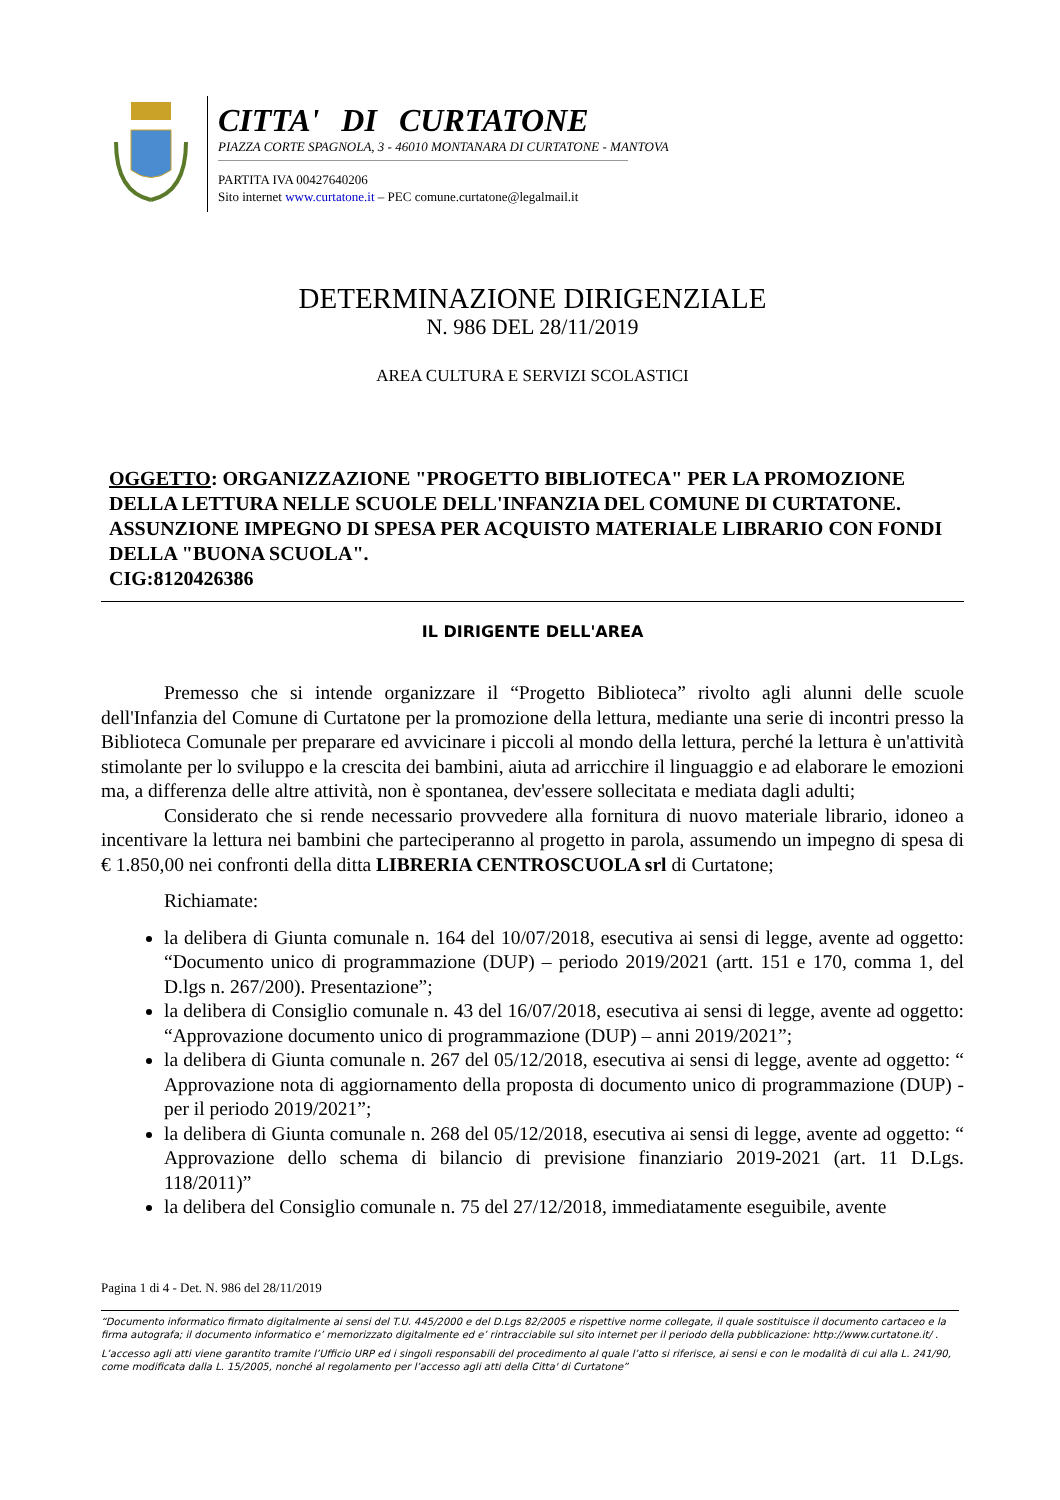CITTA' DI CURTATONE
PIAZZA CORTE SPAGNOLA, 3 - 46010 MONTANARA DI CURTATONE - MANTOVA
PARTITA IVA 00427640206
Sito internet www.curtatone.it – PEC comune.curtatone@legalmail.it
DETERMINAZIONE DIRIGENZIALE
N. 986 DEL 28/11/2019
AREA CULTURA E SERVIZI SCOLASTICI
OGGETTO: ORGANIZZAZIONE "PROGETTO BIBLIOTECA" PER LA PROMOZIONE DELLA LETTURA NELLE SCUOLE DELL'INFANZIA DEL COMUNE DI CURTATONE. ASSUNZIONE IMPEGNO DI SPESA PER ACQUISTO MATERIALE LIBRARIO CON FONDI DELLA "BUONA SCUOLA".
CIG:8120426386
IL DIRIGENTE DELL'AREA
Premesso che si intende organizzare il “Progetto Biblioteca” rivolto agli alunni delle scuole dell'Infanzia del Comune di Curtatone per la promozione della lettura, mediante una serie di incontri presso la Biblioteca Comunale per preparare ed avvicinare i piccoli al mondo della lettura, perché la lettura è un'attività stimolante per lo sviluppo e la crescita dei bambini, aiuta ad arricchire il linguaggio e ad elaborare le emozioni ma, a differenza delle altre attività, non è spontanea, dev'essere sollecitata e mediata dagli adulti;
Considerato che si rende necessario provvedere alla fornitura di nuovo materiale librario, idoneo a incentivare la lettura nei bambini che parteciperanno al progetto in parola, assumendo un impegno di spesa di € 1.850,00 nei confronti della ditta LIBRERIA CENTROSCUOLA srl di Curtatone;
Richiamate:
la delibera di Giunta comunale n. 164 del 10/07/2018, esecutiva ai sensi di legge, avente ad oggetto: “Documento unico di programmazione (DUP) – periodo 2019/2021 (artt. 151 e 170, comma 1, del D.lgs n. 267/200). Presentazione”;
la delibera di Consiglio comunale n. 43 del 16/07/2018, esecutiva ai sensi di legge, avente ad oggetto: “Approvazione documento unico di programmazione (DUP) – anni 2019/2021”;
la delibera di Giunta comunale n. 267 del 05/12/2018, esecutiva ai sensi di legge, avente ad oggetto: “ Approvazione nota di aggiornamento della proposta di documento unico di programmazione (DUP) - per il periodo 2019/2021”;
la delibera di Giunta comunale n. 268 del 05/12/2018, esecutiva ai sensi di legge, avente ad oggetto: “ Approvazione dello schema di bilancio di previsione finanziario 2019-2021 (art. 11 D.Lgs. 118/2011)”
la delibera del Consiglio comunale n. 75 del 27/12/2018, immediatamente eseguibile, avente
Pagina 1 di 4 - Det. N. 986 del 28/11/2019
“Documento informatico firmato digitalmente ai sensi del T.U. 445/2000 e del D.Lgs 82/2005 e rispettive norme collegate, il quale sostituisce il documento cartaceo e la firma autografa; il documento informatico e’ memorizzato digitalmente ed e’ rintracciabile sul sito internet per il periodo della pubblicazione: http://www.curtatone.it/ .
L’accesso agli atti viene garantito tramite l’Ufficio URP ed i singoli responsabili del procedimento al quale l’atto si riferisce, ai sensi e con le modalità di cui alla L. 241/90, come modificata dalla L. 15/2005, nonché al regolamento per l’accesso agli atti della Citta' di Curtatone”